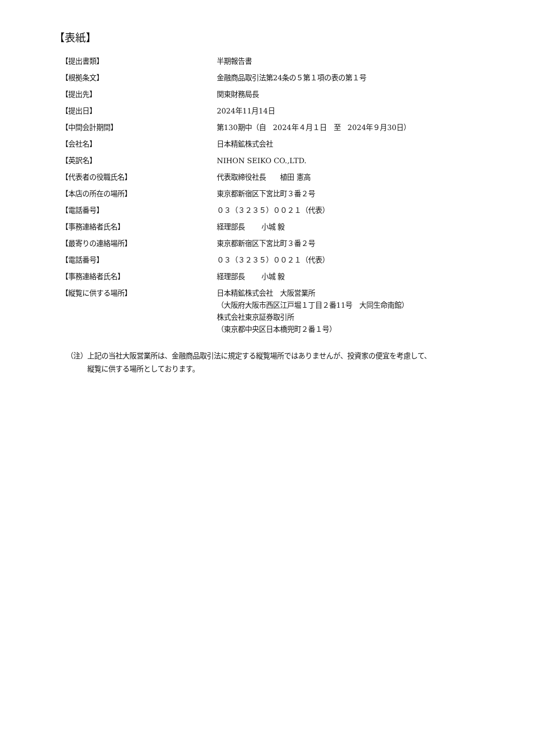【表紙】
| 【提出書類】 | 半期報告書 |
| 【根拠条文】 | 金融商品取引法第24条の５第１項の表の第１号 |
| 【提出先】 | 関東財務局長 |
| 【提出日】 | 2024年11月14日 |
| 【中間会計期間】 | 第130期中（自 2024年４月１日 至 2024年９月30日） |
| 【会社名】 | 日本精鉱株式会社 |
| 【英訳名】 | NIHON SEIKO CO.,LTD. |
| 【代表者の役職氏名】 | 代表取締役社長 植田 憲高 |
| 【本店の所在の場所】 | 東京都新宿区下宮比町３番２号 |
| 【電話番号】 | ０３（３２３５）００２１（代表） |
| 【事務連絡者氏名】 | 経理部長 小城 毅 |
| 【最寄りの連絡場所】 | 東京都新宿区下宮比町３番２号 |
| 【電話番号】 | ０３（３２３５）００２１（代表） |
| 【事務連絡者氏名】 | 経理部長 小城 毅 |
| 【縦覧に供する場所】 | 日本精鉱株式会社 大阪営業所 （大阪府大阪市西区江戸堀１丁目２番11号 大同生命南館） 株式会社東京証券取引所 （東京都中央区日本橋兜町２番１号） |
（注）上記の当社大阪営業所は、金融商品取引法に規定する縦覧場所ではありませんが、投資家の便宜を考慮して、
縦覧に供する場所としております。